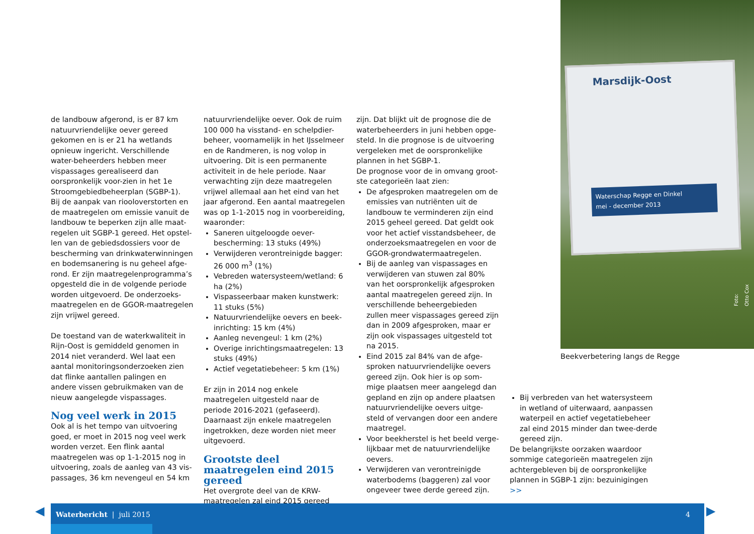de landbouw afgerond, is er 87 km natuurvriendelijke oever gereed gekomen en is er 21 ha wetlands opnieuw ingericht. Verschillende water-beheerders hebben meer vispassages gerealiseerd dan oorspronkelijk voor-zien in het 1e Stroomgebiedbeheerplan (SGBP-1).
Bij de aanpak van riooloverstorten en de maatregelen om emissie vanuit de landbouw te beperken zijn alle maat-regelen uit SGBP-1 gereed. Het opstel-len van de gebiedsdossiers voor de bescherming van drinkwaterwinningen en bodemsanering is nu geheel afge-rond. Er zijn maatregelenprogramma’s opgesteld die in de volgende periode worden uitgevoerd. De onderzoeks-maatregelen en de GGOR-maatregelen zijn vrijwel gereed.
De toestand van de waterkwaliteit in Rijn-Oost is gemiddeld genomen in 2014 niet veranderd. Wel laat een aantal monitoringsonderzoeken zien dat flinke aantallen palingen en andere vissen gebruikmaken van de nieuw aangelegde vispassages.
Nog veel werk in 2015
Ook al is het tempo van uitvoering goed, er moet in 2015 nog veel werk worden verzet. Een flink aantal maatregelen was op 1-1-2015 nog in uitvoering, zoals de aanleg van 43 vis-passages, 36 km nevengeul en 54 km
natuurvriendelijke oever. Ook de ruim 100 000 ha visstand- en schelpdier-beheer, voornamelijk in het IJsselmeer en de Randmeren, is nog volop in uitvoering. Dit is een permanente activiteit in de hele periode. Naar verwachting zijn deze maatregelen vrijwel allemaal aan het eind van het jaar afgerond. Een aantal maatregelen was op 1-1-2015 nog in voorbereiding, waaronder:
Saneren uitgeloogde oever-bescherming: 13 stuks (49%)
Verwijderen verontreinigde bagger: 26 000 m<sup>3</sup> (1%)
Vebreden watersysteem/wetland: 6 ha (2%)
Vispasseerbaar maken kunstwerk: 11 stuks (5%)
Natuurvriendelijke oevers en beek-inrichting: 15 km (4%)
Aanleg nevengeul: 1 km (2%)
Overige inrichtingsmaatregelen: 13 stuks (49%)
Actief vegetatiebeheer: 5 km (1%)
Er zijn in 2014 nog enkele maatregelen uitgesteld naar de periode 2016-2021 (gefaseerd). Daarnaast zijn enkele maatregelen ingetrokken, deze worden niet meer uitgevoerd.
Grootste deel maatregelen eind 2015 gereed
Het overgrote deel van de KRW-maatregelen zal eind 2015 gereed
zijn. Dat blijkt uit de prognose die de waterbeheerders in juni hebben opge-steld. In die prognose is de uitvoering vergeleken met de oorspronkelijke plannen in het SGBP-1.
De prognose voor de in omvang groot-ste categorieën laat zien:
De afgesproken maatregelen om de emissies van nutriënten uit de landbouw te verminderen zijn eind 2015 geheel gereed. Dat geldt ook voor het actief visstandsbeheer, de onderzoeksmaatregelen en voor de GGOR-grondwatermaatregelen.
Bij de aanleg van vispassages en verwijderen van stuwen zal 80% van het oorspronkelijk afgesproken aantal maatregelen gereed zijn. In verschillende beheergebieden zullen meer vispassages gereed zijn dan in 2009 afgesproken, maar er zijn ook vispassages uitgesteld tot na 2015.
Eind 2015 zal 84% van de afge-sproken natuurvriendelijke oevers gereed zijn. Ook hier is op som-mige plaatsen meer aangelegd dan gepland en zijn op andere plaatsen natuurvriendelijke oevers uitge-steld of vervangen door een andere maatregel.
Voor beekherstel is het beeld verge-lijkbaar met de natuurvriendelijke oevers.
Verwijderen van verontreinigde waterbodems (baggeren) zal voor ongeveer twee derde gereed zijn.
Marsdijk-Oost
Waterschap Regge en Dinkel
mei - december 2013
Foto: Otto Cox
Beekverbetering langs de Regge
Bij verbreden van het watersysteem in wetland of uiterwaard, aanpassen waterpeil en actief vegetatiebeheer zal eind 2015 minder dan twee-derde gereed zijn.
De belangrijkste oorzaken waardoor sommige categorieën maatregelen zijn achtergebleven bij de oorspronkelijke plannen in SGBP-1 zijn: bezuinigingen >>
◀ ▶
Waterbericht | juli 2015 4